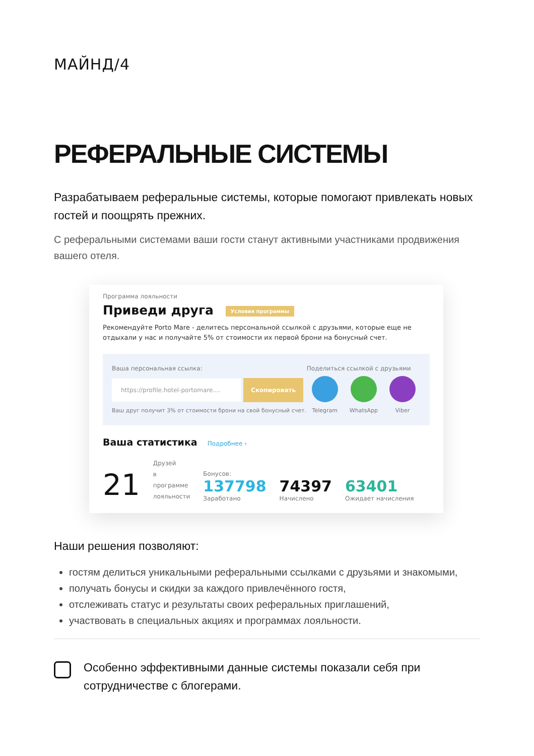МАЙНД/4
РЕФЕРАЛЬНЫЕ СИСТЕМЫ
Разрабатываем реферальные системы, которые помогают привлекать новых гостей и поощрять прежних.
С реферальными системами ваши гости станут активными участниками продвижения вашего отеля.
Программа лояльности
Приведи друга Условия программы
Рекомендуйте Porto Mare - делитесь персональной ссылкой с друзьями, которые еще не отдыхали у нас и получайте 5% от стоимости их первой брони на бонусный счет.
Ваша персональная ссылка:
https://profile.hotel-portomare.... Скопировать
Ваш друг получит 3% от стоимости брони на свой бонусный счет.
Поделиться ссылкой с друзьями
Telegram WhatsApp Viber
Ваша статистика Подробнее ›
21
Друзей
в
программе
лояльности
Бонусов:
137798
Заработано
74397
Начислено
63401
Ожидает начисления
Наши решения позволяют:
гостям делиться уникальными реферальными ссылками с друзьями и знакомыми,
получать бонусы и скидки за каждого привлечённого гостя,
отслеживать статус и результаты своих реферальных приглашений,
участвовать в специальных акциях и программах лояльности.
Особенно эффективными данные системы показали себя при сотрудничестве с блогерами.